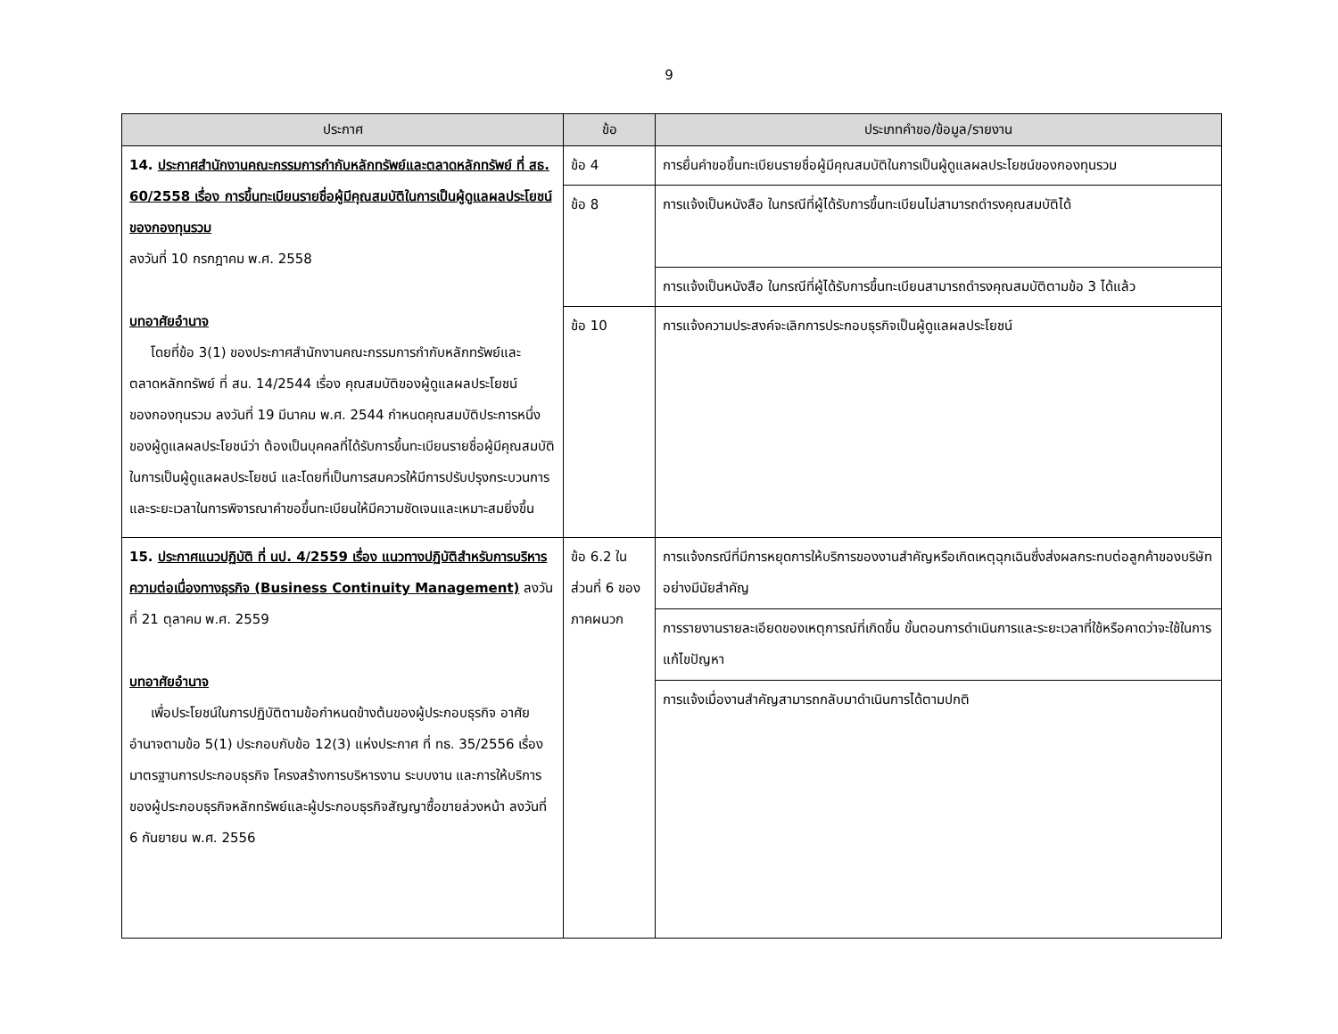9
| ประกาศ | ข้อ | ประเภทคำขอ/ข้อมูล/รายงาน |
| --- | --- | --- |
| 14. ประกาศสำนักงานคณะกรรมการกำกับหลักทรัพย์และตลาดหลักทรัพย์ ที่ สธ. 60/2558 เรื่อง การขึ้นทะเบียนรายชื่อผู้มีคุณสมบัติในการเป็นผู้ดูแลผลประโยชน์ของกองทุนรวม ลงวันที่ 10 กรกฎาคม พ.ศ. 2558 บทอาศัยอำนาจ โดยที่ข้อ 3(1) ของประกาศสำนักงานคณะกรรมการกำกับหลักทรัพย์และตลาดหลักทรัพย์ ที่ สน. 14/2544 เรื่อง คุณสมบัติของผู้ดูแลผลประโยชน์ของกองทุนรวม ลงวันที่ 19 มีนาคม พ.ศ. 2544 กำหนดคุณสมบัติประการหนึ่งของผู้ดูแลผลประโยชน์ว่า ต้องเป็นบุคคลที่ได้รับการขึ้นทะเบียนรายชื่อผู้มีคุณสมบัติในการเป็นผู้ดูแลผลประโยชน์ และโดยที่เป็นการสมควรให้มีการปรับปรุงกระบวนการและระยะเวลาในการพิจารณาคำขอขึ้นทะเบียนให้มีความชัดเจนและเหมาะสมยิ่งขึ้น | ข้อ 4 | การยื่นคำขอขึ้นทะเบียนรายชื่อผู้มีคุณสมบัติในการเป็นผู้ดูแลผลประโยชน์ของกองทุนรวม |
| | ข้อ 8 | การแจ้งเป็นหนังสือ ในกรณีที่ผู้ได้รับการขึ้นทะเบียนไม่สามารถดำรงคุณสมบัติได้ |
| | | การแจ้งเป็นหนังสือ ในกรณีที่ผู้ได้รับการขึ้นทะเบียนสามารถดำรงคุณสมบัติตามข้อ 3 ได้แล้ว |
| | ข้อ 10 | การแจ้งความประสงค์จะเลิกการประกอบธุรกิจเป็นผู้ดูแลผลประโยชน์ |
| 15. ประกาศแนวปฏิบัติ ที่ นป. 4/2559 เรื่อง แนวทางปฏิบัติสำหรับการบริหารความต่อเนื่องทางธุรกิจ (Business Continuity Management) ลงวันที่ 21 ตุลาคม พ.ศ. 2559 บทอาศัยอำนาจ เพื่อประโยชน์ในการปฏิบัติตามข้อกำหนดข้างต้นของผู้ประกอบธุรกิจ อาศัยอำนาจตามข้อ 5(1) ประกอบกับข้อ 12(3) แห่งประกาศ ที่ ทธ. 35/2556 เรื่อง มาตรฐานการประกอบธุรกิจ โครงสร้างการบริหารงาน ระบบงาน และการให้บริการของผู้ประกอบธุรกิจหลักทรัพย์และผู้ประกอบธุรกิจสัญญาซื้อขายล่วงหน้า ลงวันที่ 6 กันยายน พ.ศ. 2556 | ข้อ 6.2 ในส่วนที่ 6 ของภาคผนวก | การแจ้งกรณีที่มีการหยุดการให้บริการของงานสำคัญหรือเกิดเหตุฉุกเฉินซึ่งส่งผลกระทบต่อลูกค้าของบริษัทอย่างมีนัยสำคัญ |
| | | การรายงานรายละเอียดของเหตุการณ์ที่เกิดขึ้น ขั้นตอนการดำเนินการและระยะเวลาที่ใช้หรือคาดว่าจะใช้ในการแก้ไขปัญหา |
| | | การแจ้งเมื่องานสำคัญสามารถกลับมาดำเนินการได้ตามปกติ |